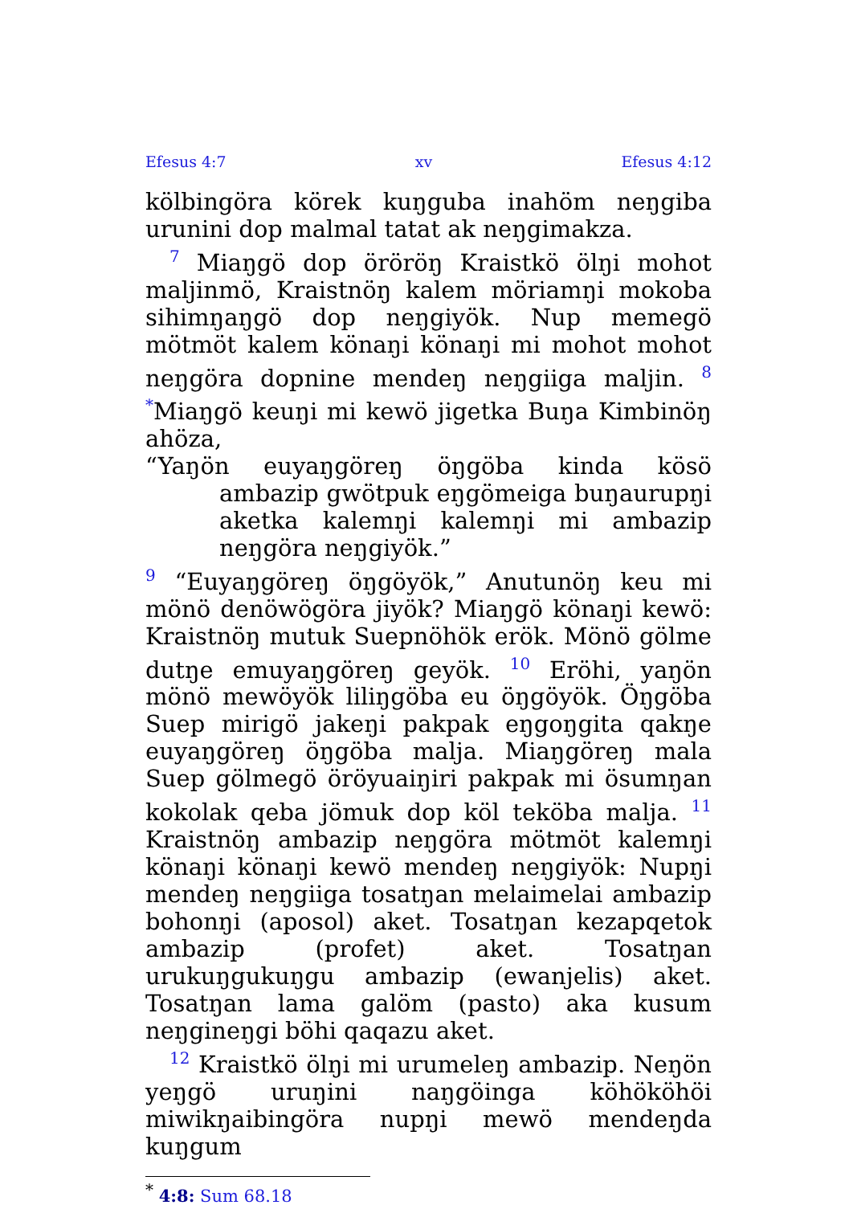Efesus 4:7 xv Efesus 4:12
kölbingöra körek kuŋguba inahöm neŋgiba urunini dop malmal tatat ak neŋgimakza.
<sup>7</sup> Miaŋgö dop öröröŋ Kraistkö ölŋi mohot maljinmö, Kraistnöŋ kalem möriamŋi mokoba sihimŋaŋgö dop neŋgiyök. Nup memegö mötmöt kalem könaŋi könaŋi mi mohot mohot neŋgöra dopnine mendeŋ neŋgiiga maljin. <sup>8</sup> <sup>*</sup>Miaŋgö keuŋi mi kewö jigetka Buŋa Kimbinöŋ ahöza,
“Yaŋön euyaŋgöreŋ öŋgöba kinda kösö ambazip gwötpuk eŋgömeiga buŋaurupŋi aketka kalemŋi kalemŋi mi ambazip neŋgöra neŋgiyök.”
<sup>9</sup> “Euyaŋgöreŋ öŋgöyök,” Anutunöŋ keu mi mönö denöwögöra jiyök? Miaŋgö könaŋi kewö: Kraistnöŋ mutuk Suepnöhök erök. Mönö gölme dutŋe emuyaŋgöreŋ geyök. <sup>10</sup> Eröhi, yaŋön mönö mewöyök liliŋgöba eu öŋgöyök. Öŋgöba Suep mirigö jakeŋi pakpak eŋgoŋgita qakŋe euyaŋgöreŋ öŋgöba malja. Miaŋgöreŋ mala Suep gölmegö öröyuaiŋiri pakpak mi ösumŋan kokolak qeba jömuk dop köl teköba malja. <sup>11</sup> Kraistnöŋ ambazip neŋgöra mötmöt kalemŋi könaŋi könaŋi kewö mendeŋ neŋgiyök: Nupŋi mendeŋ neŋgiiga tosatŋan melaimelai ambazip bohonŋi (aposol) aket. Tosatŋan kezapqetok ambazip (profet) aket. Tosatŋan urukuŋgukuŋgu ambazip (ewanjelis) aket. Tosatŋan lama galöm (pasto) aka kusum neŋgineŋgi böhi qaqazu aket.
<sup>12</sup> Kraistkö ölŋi mi urumeleŋ ambazip. Neŋön yeŋgö uruŋini naŋgöinga köhököhöi miwikŋaibingöra nupŋi mewö mendeŋda kuŋgum
<sup>*</sup> 4:8: Sum 68.18